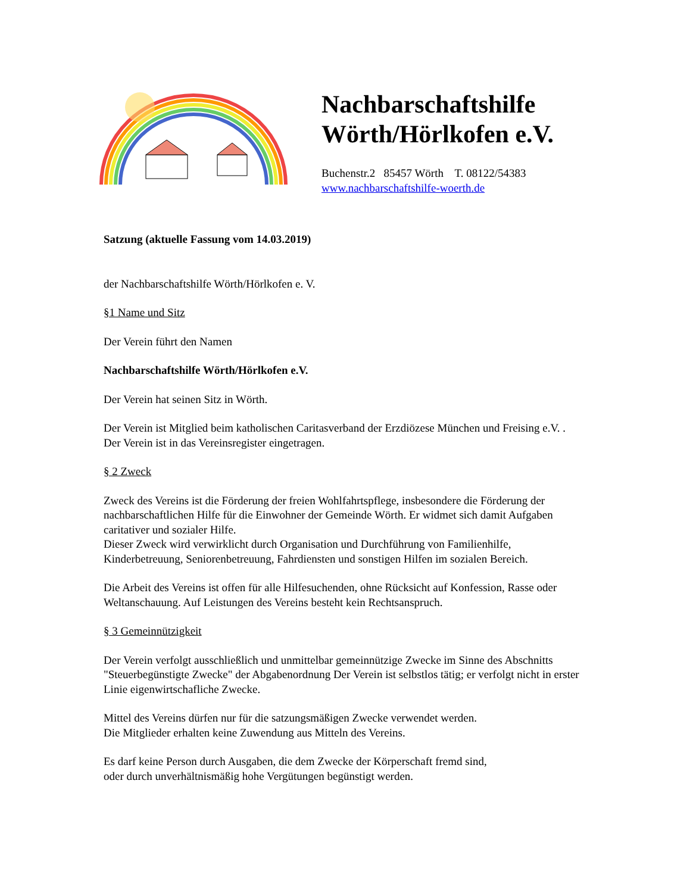Nachbarschaftshilfe
Wörth/Hörlkofen e.V.
Buchenstr.2 85457 Wörth T. 08122/54383
www.nachbarschaftshilfe-woerth.de
Satzung (aktuelle Fassung vom 14.03.2019)
der Nachbarschaftshilfe Wörth/Hörlkofen e. V.
§1 Name und Sitz
Der Verein führt den Namen
Nachbarschaftshilfe Wörth/Hörlkofen e.V.
Der Verein hat seinen Sitz in Wörth.
Der Verein ist Mitglied beim katholischen Caritasverband der Erzdiözese München und Freising e.V. .
Der Verein ist in das Vereinsregister eingetragen.
§ 2 Zweck
Zweck des Vereins ist die Förderung der freien Wohlfahrtspflege, insbesondere die Förderung der nachbarschaftlichen Hilfe für die Einwohner der Gemeinde Wörth. Er widmet sich damit Aufgaben caritativer und sozialer Hilfe.
Dieser Zweck wird verwirklicht durch Organisation und Durchführung von Familienhilfe, Kinderbetreuung, Seniorenbetreuung, Fahrdiensten und sonstigen Hilfen im sozialen Bereich.
Die Arbeit des Vereins ist offen für alle Hilfesuchenden, ohne Rücksicht auf Konfession, Rasse oder Weltanschauung. Auf Leistungen des Vereins besteht kein Rechtsanspruch.
§ 3 Gemeinnützigkeit
Der Verein verfolgt ausschließlich und unmittelbar gemeinnützige Zwecke im Sinne des Abschnitts "Steuerbegünstigte Zwecke" der Abgabenordnung Der Verein ist selbstlos tätig; er verfolgt nicht in erster Linie eigenwirtschafliche Zwecke.
Mittel des Vereins dürfen nur für die satzungsmäßigen Zwecke verwendet werden.
Die Mitglieder erhalten keine Zuwendung aus Mitteln des Vereins.
Es darf keine Person durch Ausgaben, die dem Zwecke der Körperschaft fremd sind,
oder durch unverhältnismäßig hohe Vergütungen begünstigt werden.